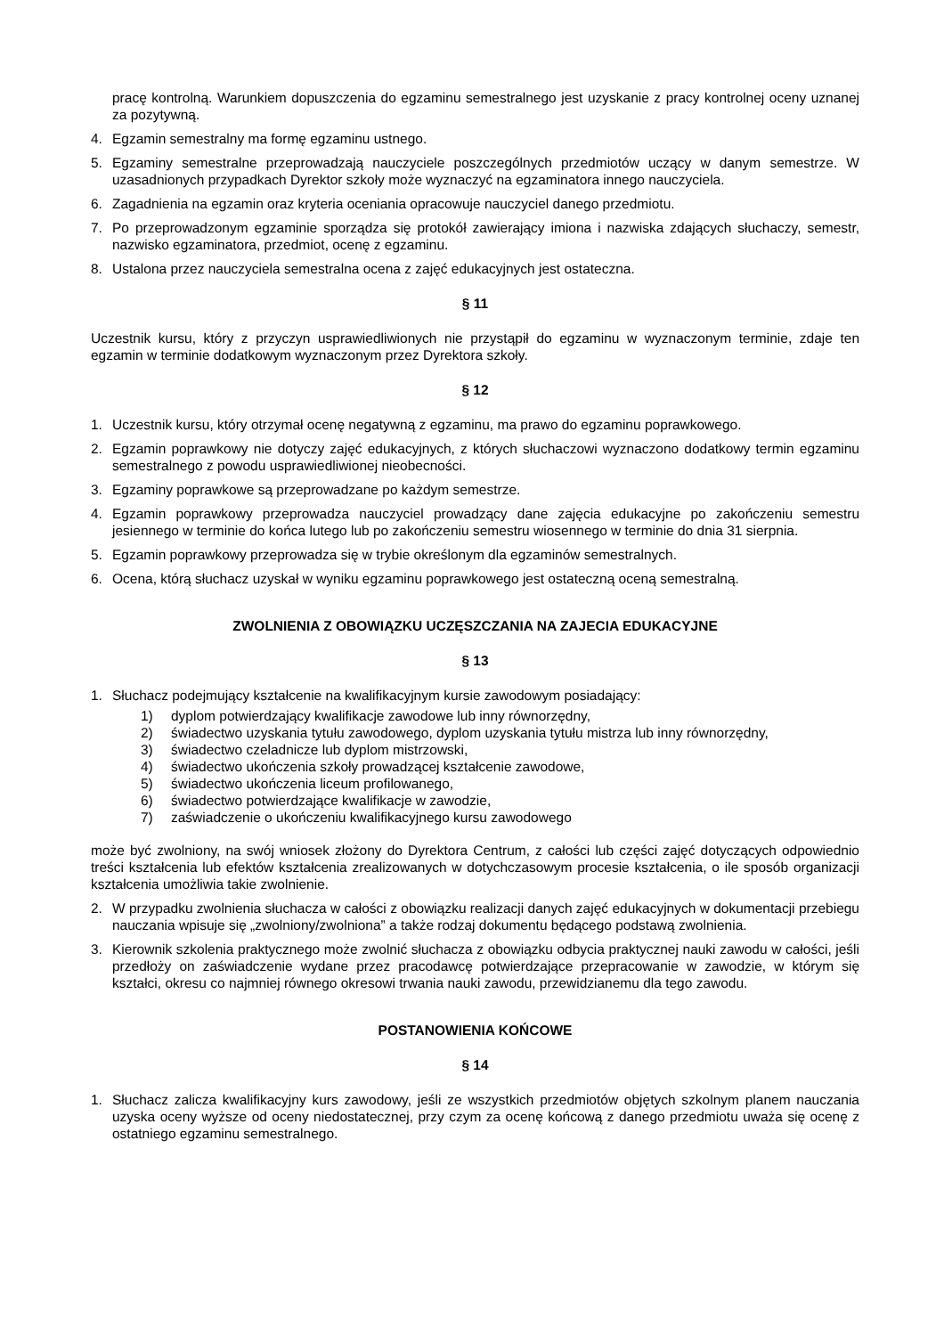pracę kontrolną. Warunkiem dopuszczenia do egzaminu semestralnego jest uzyskanie z pracy kontrolnej oceny uznanej za pozytywną.
4. Egzamin semestralny ma formę egzaminu ustnego.
5. Egzaminy semestralne przeprowadzają nauczyciele poszczególnych przedmiotów uczący w danym semestrze. W uzasadnionych przypadkach Dyrektor szkoły może wyznaczyć na egzaminatora innego nauczyciela.
6. Zagadnienia na egzamin oraz kryteria oceniania opracowuje nauczyciel danego przedmiotu.
7. Po przeprowadzonym egzaminie sporządza się protokół zawierający imiona i nazwiska zdających słuchaczy, semestr, nazwisko egzaminatora, przedmiot, ocenę z egzaminu.
8. Ustalona przez nauczyciela semestralna ocena z zajęć edukacyjnych jest ostateczna.
§ 11
Uczestnik kursu, który z przyczyn usprawiedliwionych nie przystąpił do egzaminu w wyznaczonym terminie, zdaje ten egzamin w terminie dodatkowym wyznaczonym przez Dyrektora szkoły.
§ 12
1. Uczestnik kursu, który otrzymał ocenę negatywną z egzaminu, ma prawo do egzaminu poprawkowego.
2. Egzamin poprawkowy nie dotyczy zajęć edukacyjnych, z których słuchaczowi wyznaczono dodatkowy termin egzaminu semestralnego z powodu usprawiedliwionej nieobecności.
3. Egzaminy poprawkowe są przeprowadzane po każdym semestrze.
4. Egzamin poprawkowy przeprowadza nauczyciel prowadzący dane zajęcia edukacyjne po zakończeniu semestru jesiennego w terminie do końca lutego lub po zakończeniu semestru wiosennego w terminie do dnia 31 sierpnia.
5. Egzamin poprawkowy przeprowadza się w trybie określonym dla egzaminów semestralnych.
6. Ocena, którą słuchacz uzyskał w wyniku egzaminu poprawkowego jest ostateczną oceną semestralną.
ZWOLNIENIA Z OBOWIĄZKU UCZĘSZCZANIA NA ZAJECIA EDUKACYJNE
§ 13
1. Słuchacz podejmujący kształcenie na kwalifikacyjnym kursie zawodowym posiadający:
1) dyplom potwierdzający kwalifikacje zawodowe lub inny równorzędny,
2) świadectwo uzyskania tytułu zawodowego, dyplom uzyskania tytułu mistrza lub inny równorzędny,
3) świadectwo czeladnicze lub dyplom mistrzowski,
4) świadectwo ukończenia szkoły prowadzącej kształcenie zawodowe,
5) świadectwo ukończenia liceum profilowanego,
6) świadectwo potwierdzające kwalifikacje w zawodzie,
7) zaświadczenie o ukończeniu kwalifikacyjnego kursu zawodowego
może być zwolniony, na swój wniosek złożony do Dyrektora Centrum, z całości lub części zajęć dotyczących odpowiednio treści kształcenia lub efektów kształcenia zrealizowanych w dotychczasowym procesie kształcenia, o ile sposób organizacji kształcenia umożliwia takie zwolnienie.
2. W przypadku zwolnienia słuchacza w całości z obowiązku realizacji danych zajęć edukacyjnych w dokumentacji przebiegu nauczania wpisuje się „zwolniony/zwolniona” a także rodzaj dokumentu będącego podstawą zwolnienia.
3. Kierownik szkolenia praktycznego może zwolnić słuchacza z obowiązku odbycia praktycznej nauki zawodu w całości, jeśli przedłoży on zaświadczenie wydane przez pracodawcę potwierdzające przepracowanie w zawodzie, w którym się kształci, okresu co najmniej równego okresowi trwania nauki zawodu, przewidzianemu dla tego zawodu.
POSTANOWIENIA KOŃCOWE
§ 14
1. Słuchacz zalicza kwalifikacyjny kurs zawodowy, jeśli ze wszystkich przedmiotów objętych szkolnym planem nauczania uzyska oceny wyższe od oceny niedostatecznej, przy czym za ocenę końcową z danego przedmiotu uważa się ocenę z ostatniego egzaminu semestralnego.